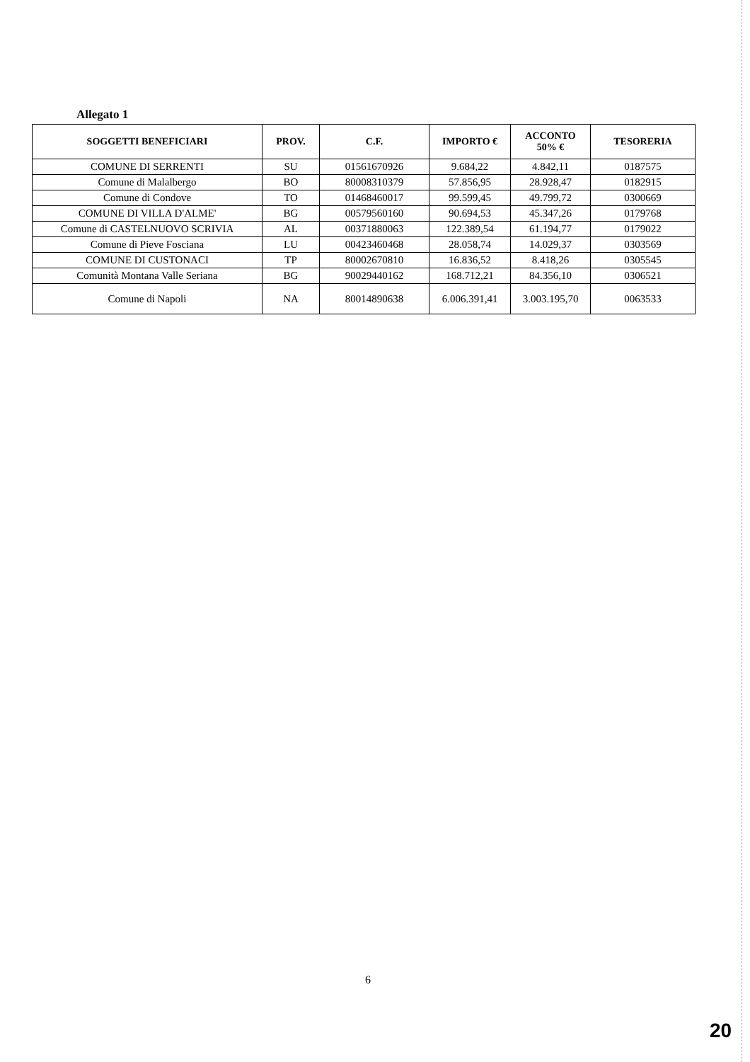Allegato 1
| SOGGETTI BENEFICIARI | PROV. | C.F. | IMPORTO € | ACCONTO 50% € | TESORERIA |
| --- | --- | --- | --- | --- | --- |
| COMUNE DI SERRENTI | SU | 01561670926 | 9.684,22 | 4.842,11 | 0187575 |
| Comune di Malalbergo | BO | 80008310379 | 57.856,95 | 28.928,47 | 0182915 |
| Comune di Condove | TO | 01468460017 | 99.599,45 | 49.799,72 | 0300669 |
| COMUNE DI VILLA D'ALME' | BG | 00579560160 | 90.694,53 | 45.347,26 | 0179768 |
| Comune di CASTELNUOVO SCRIVIA | AL | 00371880063 | 122.389,54 | 61.194,77 | 0179022 |
| Comune di Pieve Fosciana | LU | 00423460468 | 28.058,74 | 14.029,37 | 0303569 |
| COMUNE DI CUSTONACI | TP | 80002670810 | 16.836,52 | 8.418,26 | 0305545 |
| Comunità Montana Valle Seriana | BG | 90029440162 | 168.712,21 | 84.356,10 | 0306521 |
| Comune di Napoli | NA | 80014890638 | 6.006.391,41 | 3.003.195,70 | 0063533 |
6
20